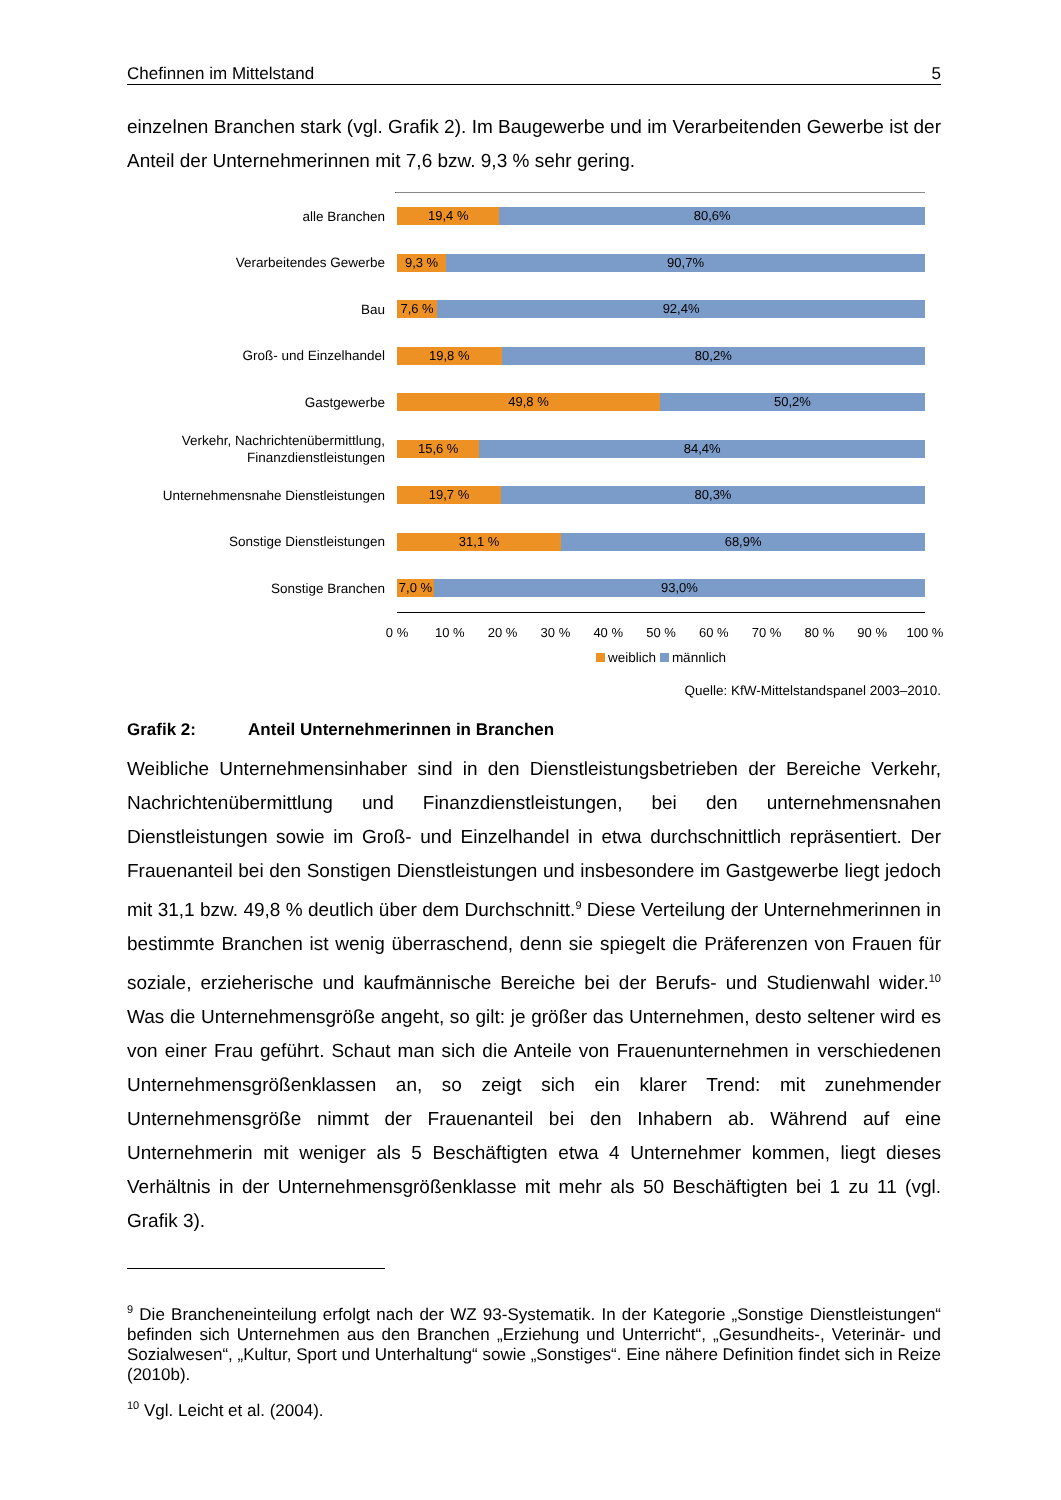Chefinnen im Mittelstand 5
einzelnen Branchen stark (vgl. Grafik 2). Im Baugewerbe und im Verarbeitenden Gewerbe ist der Anteil der Unternehmerinnen mit 7,6 bzw. 9,3 % sehr gering.
alle Branchen
19,4 % 80,6%
Verarbeitendes Gewerbe
9,3 % 90,7%
Bau
7,6 % 92,4%
Groß- und Einzelhandel
19,8 % 80,2%
Gastgewerbe
49,8 % 50,2%
Verkehr, Nachrichtenübermittlung, Finanzdienstleistungen
15,6 % 84,4%
Unternehmensnahe Dienstleistungen
19,7 % 80,3%
Sonstige Dienstleistungen
31,1 % 68,9%
Sonstige Branchen
7,0 % 93,0%
0 % 10 % 20 % 30 % 40 % 50 % 60 % 70 % 80 % 90 % 100 %
weiblich männlich
Quelle: KfW-Mittelstandspanel 2003–2010.
Grafik 2: Anteil Unternehmerinnen in Branchen
Weibliche Unternehmensinhaber sind in den Dienstleistungsbetrieben der Bereiche Verkehr, Nachrichtenübermittlung und Finanzdienstleistungen, bei den unternehmensnahen Dienstleistungen sowie im Groß- und Einzelhandel in etwa durchschnittlich repräsentiert. Der Frauenanteil bei den Sonstigen Dienstleistungen und insbesondere im Gastgewerbe liegt jedoch mit 31,1 bzw. 49,8 % deutlich über dem Durchschnitt.<sup>9</sup> Diese Verteilung der Unternehmerinnen in bestimmte Branchen ist wenig überraschend, denn sie spiegelt die Präferenzen von Frauen für soziale, erzieherische und kaufmännische Bereiche bei der Berufs- und Studienwahl wider.<sup>10</sup> Was die Unternehmensgröße angeht, so gilt: je größer das Unternehmen, desto seltener wird es von einer Frau geführt. Schaut man sich die Anteile von Frauenunternehmen in verschiedenen Unternehmensgrößenklassen an, so zeigt sich ein klarer Trend: mit zunehmender Unternehmensgröße nimmt der Frauenanteil bei den Inhabern ab. Während auf eine Unternehmerin mit weniger als 5 Beschäftigten etwa 4 Unternehmer kommen, liegt dieses Verhältnis in der Unternehmensgrößenklasse mit mehr als 50 Beschäftigten bei 1 zu 11 (vgl. Grafik 3).
<sup>9</sup> Die Brancheneinteilung erfolgt nach der WZ 93-Systematik. In der Kategorie „Sonstige Dienstleistungen“ befinden sich Unternehmen aus den Branchen „Erziehung und Unterricht“, „Gesundheits-, Veterinär- und Sozialwesen“, „Kultur, Sport und Unterhaltung“ sowie „Sonstiges“. Eine nähere Definition findet sich in Reize (2010b).
<sup>10</sup> Vgl. Leicht et al. (2004).